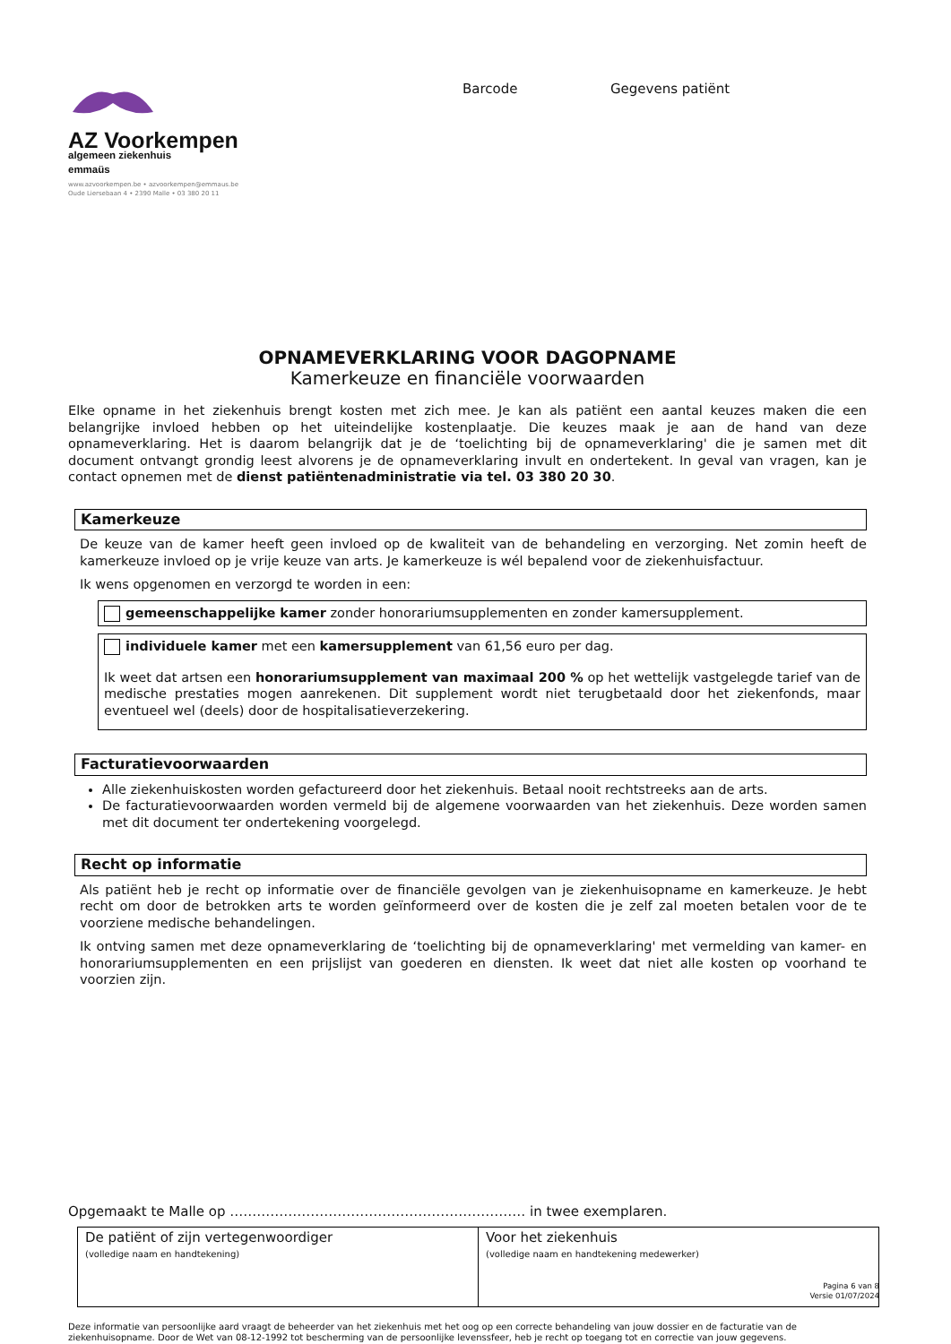AZ Voorkempen
algemeen ziekenhuis
emmaüs
www.azvoorkempen.be • azvoorkempen@emmaus.be
Oude Liersebaan 4 • 2390 Malle • 03 380 20 11
Barcode Gegevens patiënt
OPNAMEVERKLARING VOOR DAGOPNAME
Kamerkeuze en financiële voorwaarden
Elke opname in het ziekenhuis brengt kosten met zich mee. Je kan als patiënt een aantal keuzes maken die een belangrijke invloed hebben op het uiteindelijke kostenplaatje. Die keuzes maak je aan de hand van deze opnameverklaring. Het is daarom belangrijk dat je de ‘toelichting bij de opnameverklaring' die je samen met dit document ontvangt grondig leest alvorens je de opnameverklaring invult en ondertekent. In geval van vragen, kan je contact opnemen met de dienst patiëntenadministratie via tel. 03 380 20 30.
Kamerkeuze
De keuze van de kamer heeft geen invloed op de kwaliteit van de behandeling en verzorging. Net zomin heeft de kamerkeuze invloed op je vrije keuze van arts. Je kamerkeuze is wél bepalend voor de ziekenhuisfactuur.
Ik wens opgenomen en verzorgd te worden in een:
gemeenschappelijke kamer zonder honorariumsupplementen en zonder kamersupplement.
individuele kamer met een kamersupplement van 61,56 euro per dag.
Ik weet dat artsen een honorariumsupplement van maximaal 200 % op het wettelijk vastgelegde tarief van de medische prestaties mogen aanrekenen. Dit supplement wordt niet terugbetaald door het ziekenfonds, maar eventueel wel (deels) door de hospitalisatieverzekering.
Facturatievoorwaarden
Alle ziekenhuiskosten worden gefactureerd door het ziekenhuis. Betaal nooit rechtstreeks aan de arts.
De facturatievoorwaarden worden vermeld bij de algemene voorwaarden van het ziekenhuis. Deze worden samen met dit document ter ondertekening voorgelegd.
Recht op informatie
Als patiënt heb je recht op informatie over de financiële gevolgen van je ziekenhuisopname en kamerkeuze. Je hebt recht om door de betrokken arts te worden geïnformeerd over de kosten die je zelf zal moeten betalen voor de te voorziene medische behandelingen.
Ik ontving samen met deze opnameverklaring de ‘toelichting bij de opnameverklaring' met vermelding van kamer- en honorariumsupplementen en een prijslijst van goederen en diensten. Ik weet dat niet alle kosten op voorhand te voorzien zijn.
Opgemaakt te Malle op ………………………………………………………… in twee exemplaren.
| De patiënt of zijn vertegenwoordiger (volledige naam en handtekening) | Voor het ziekenhuis (volledige naam en handtekening medewerker) |
Deze informatie van persoonlijke aard vraagt de beheerder van het ziekenhuis met het oog op een correcte behandeling van jouw dossier en de facturatie van de ziekenhuisopname. Door de Wet van 08-12-1992 tot bescherming van de persoonlijke levenssfeer, heb je recht op toegang tot en correctie van jouw gegevens.
Pagina 6 van 8
Versie 01/07/2024